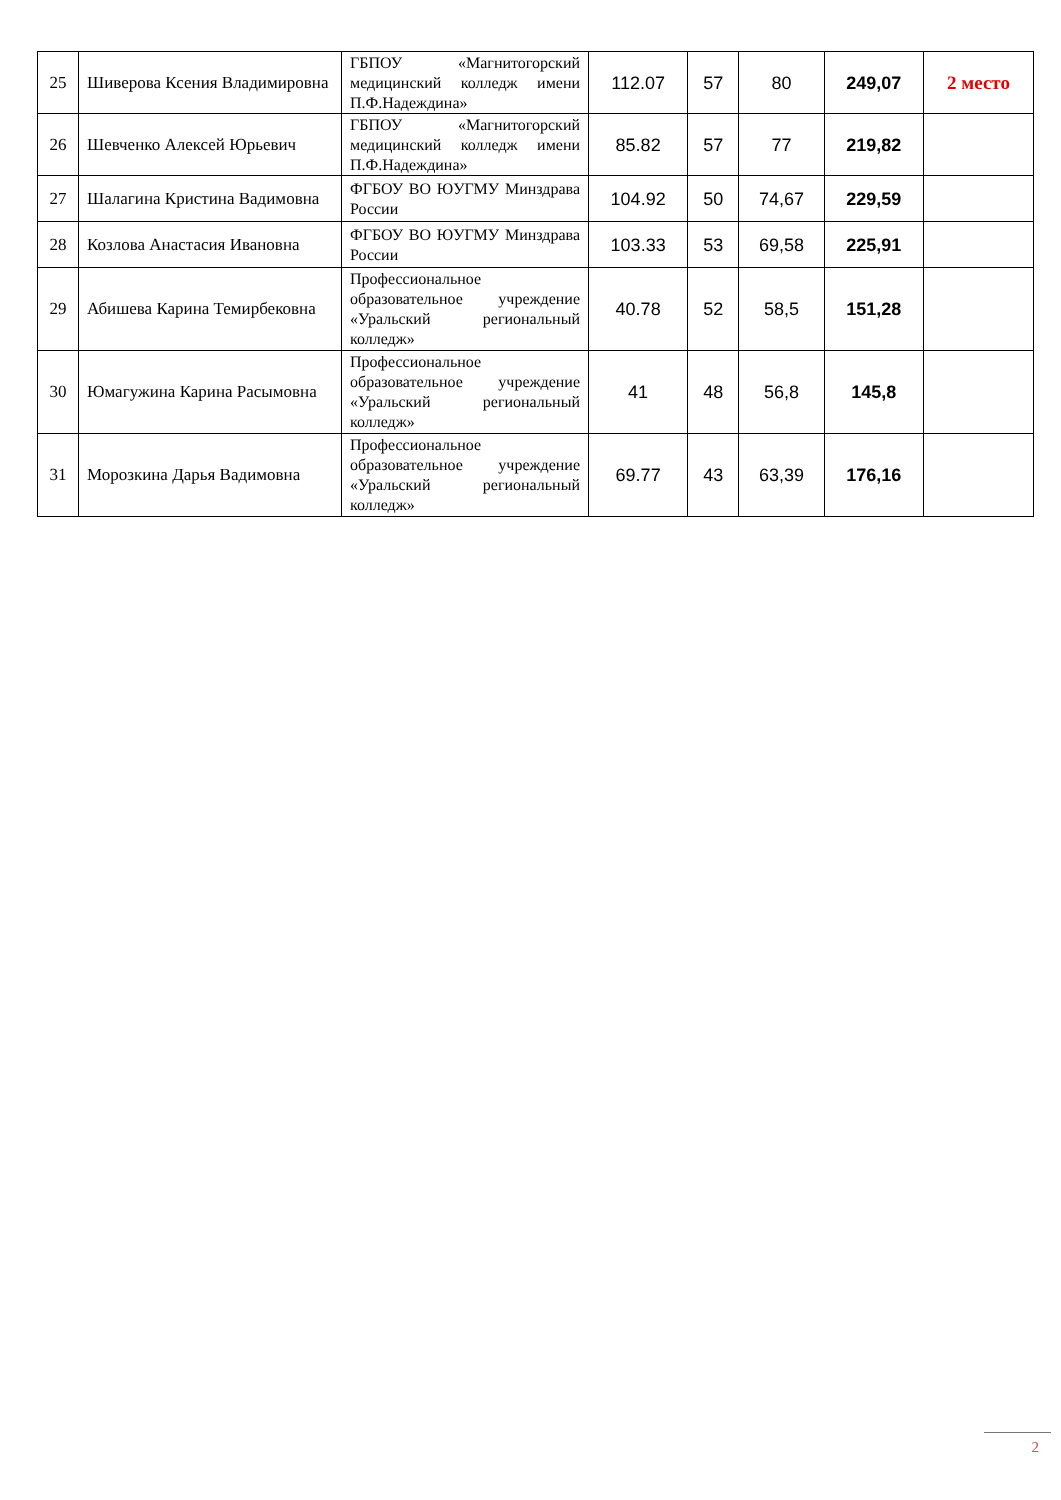| 25 | Шиверова Ксения Владимировна | ГБПОУ «Магнитогорский медицинский колледж имени П.Ф.Надеждина» | 112.07 | 57 | 80 | 249,07 | 2 место |
| 26 | Шевченко Алексей Юрьевич | ГБПОУ «Магнитогорский медицинский колледж имени П.Ф.Надеждина» | 85.82 | 57 | 77 | 219,82 | |
| 27 | Шалагина Кристина Вадимовна | ФГБОУ ВО ЮУГМУ Минздрава России | 104.92 | 50 | 74,67 | 229,59 | |
| 28 | Козлова Анастасия Ивановна | ФГБОУ ВО ЮУГМУ Минздрава России | 103.33 | 53 | 69,58 | 225,91 | |
| 29 | Абишева Карина Темирбековна | Профессиональное образовательное учреждение «Уральский региональный колледж» | 40.78 | 52 | 58,5 | 151,28 | |
| 30 | Юмагужина Карина Расымовна | Профессиональное образовательное учреждение «Уральский региональный колледж» | 41 | 48 | 56,8 | 145,8 | |
| 31 | Морозкина Дарья Вадимовна | Профессиональное образовательное учреждение «Уральский региональный колледж» | 69.77 | 43 | 63,39 | 176,16 | |
2